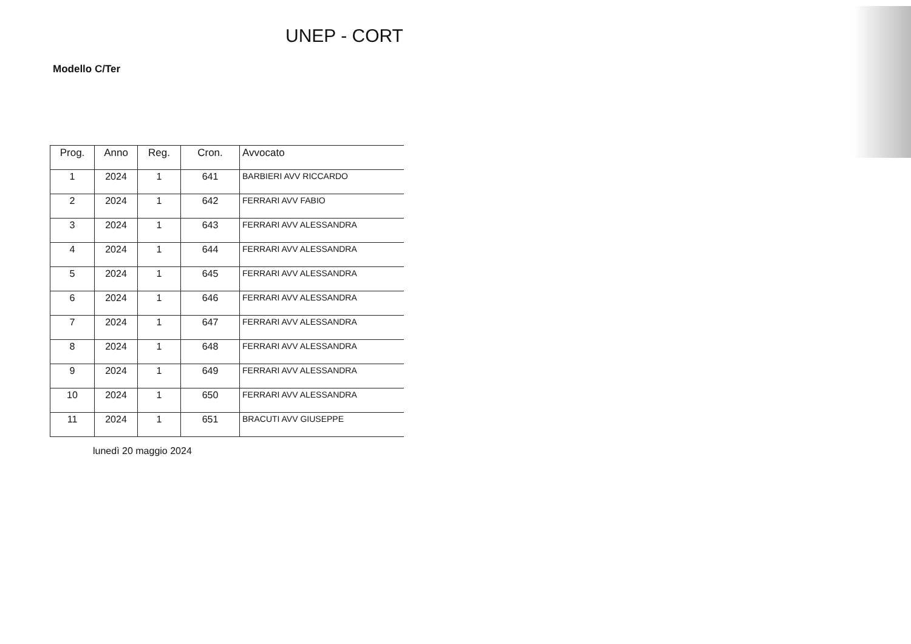UNEP - CORT
Modello C/Ter
| Prog. | Anno | Reg. | Cron. | Avvocato |
| --- | --- | --- | --- | --- |
| 1 | 2024 | 1 | 641 | BARBIERI AVV RICCARDO |
| 2 | 2024 | 1 | 642 | FERRARI AVV FABIO |
| 3 | 2024 | 1 | 643 | FERRARI AVV ALESSANDRA |
| 4 | 2024 | 1 | 644 | FERRARI AVV ALESSANDRA |
| 5 | 2024 | 1 | 645 | FERRARI AVV ALESSANDRA |
| 6 | 2024 | 1 | 646 | FERRARI AVV ALESSANDRA |
| 7 | 2024 | 1 | 647 | FERRARI AVV ALESSANDRA |
| 8 | 2024 | 1 | 648 | FERRARI AVV ALESSANDRA |
| 9 | 2024 | 1 | 649 | FERRARI AVV ALESSANDRA |
| 10 | 2024 | 1 | 650 | FERRARI AVV ALESSANDRA |
| 11 | 2024 | 1 | 651 | BRACUTI AVV GIUSEPPE |
lunedì 20 maggio 2024